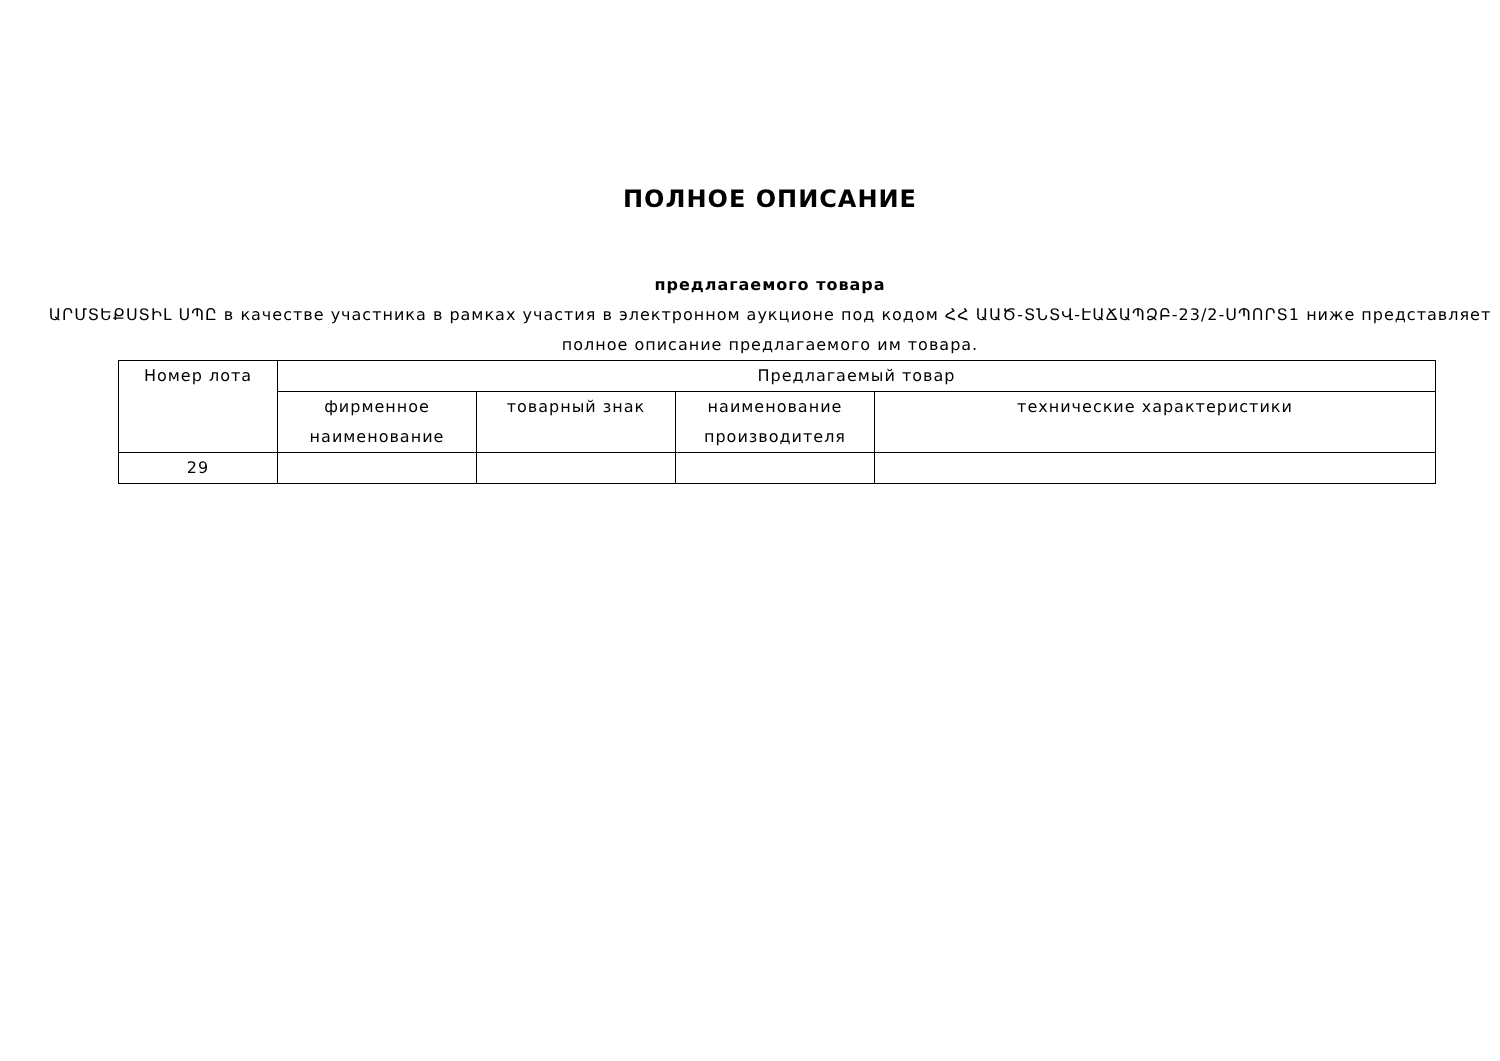ПОЛНОЕ ОПИСАНИЕ
предлагаемого товара
ԱՐՄՏԵՔՍՏԻԼ ՍՊԸ в качестве участника в рамках участия в электронном аукционе под кодом ՀՀ ԱԱԾ-ՏՆՏՎ-ԷԱՃԱՊՁԲ-23/2-ՍՊՈՐՏ1 ниже представляет полное описание предлагаемого им товара.
| Номер лота | Предлагаемый товар | | | |
| --- | --- | --- | --- | --- |
| | фирменное наименование | товарный знак | наименование производителя | технические характеристики |
| 29 | | | | |